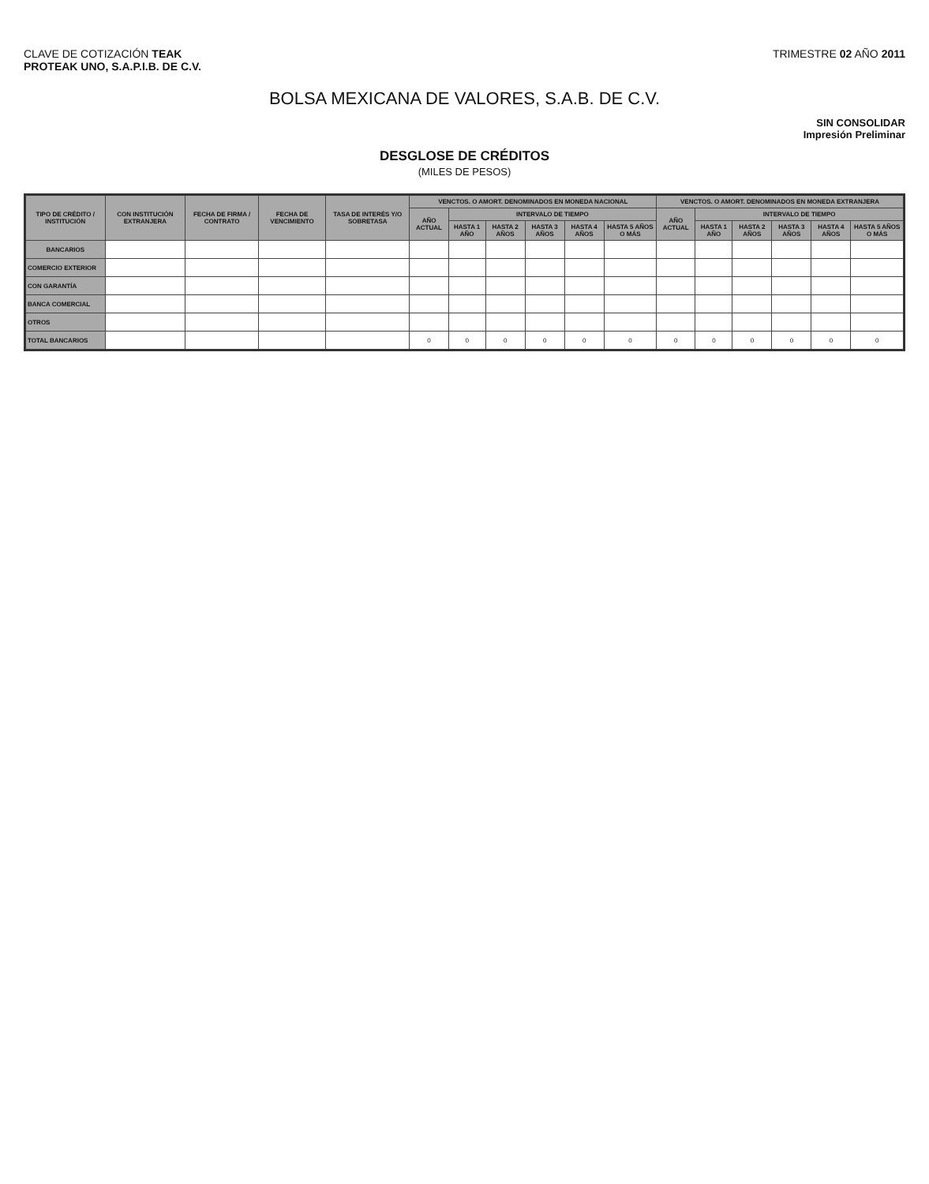CLAVE DE COTIZACIÓN TEAK
PROTEAK UNO, S.A.P.I.B. DE C.V.
TRIMESTRE 02 AÑO 2011
BOLSA MEXICANA DE VALORES, S.A.B. DE C.V.
SIN CONSOLIDAR
Impresión Preliminar
DESGLOSE DE CRÉDITOS
(MILES DE PESOS)
| TIPO DE CRÉDITO / INSTITUCIÓN | CON INSTITUCIÓN EXTRANJERA | FECHA DE FIRMA / CONTRATO | FECHA DE VENCIMIENTO | TASA DE INTERÉS Y/O SOBRETASA | VENCTOS. O AMORT. DENOMINADOS EN MONEDA NACIONAL | | | | | | VENCTOS. O AMORT. DENOMINADOS EN MONEDA EXTRANJERA | | | | | |
| --- | --- | --- | --- | --- | --- | --- | --- | --- | --- | --- | --- | --- | --- | --- | --- | --- |
| | | | | | AÑO ACTUAL | INTERVALO DE TIEMPO | | | | | AÑO ACTUAL | INTERVALO DE TIEMPO | | | | |
| | | | | | | HASTA 1 AÑO | HASTA 2 AÑOS | HASTA 3 AÑOS | HASTA 4 AÑOS | HASTA 5 AÑOS O MÁS | | HASTA 1 AÑO | HASTA 2 AÑOS | HASTA 3 AÑOS | HASTA 4 AÑOS | HASTA 5 AÑOS O MÁS |
| BANCARIOS | | | | | | | | | | | | | | | | |
| COMERCIO EXTERIOR | | | | | | | | | | | | | | | | |
| CON GARANTÍA | | | | | | | | | | | | | | | | |
| BANCA COMERCIAL | | | | | | | | | | | | | | | | |
| OTROS | | | | | | | | | | | | | | | | |
| TOTAL BANCARIOS | | | | | 0 | 0 | 0 | 0 | 0 | 0 | 0 | 0 | 0 | 0 | 0 | 0 |